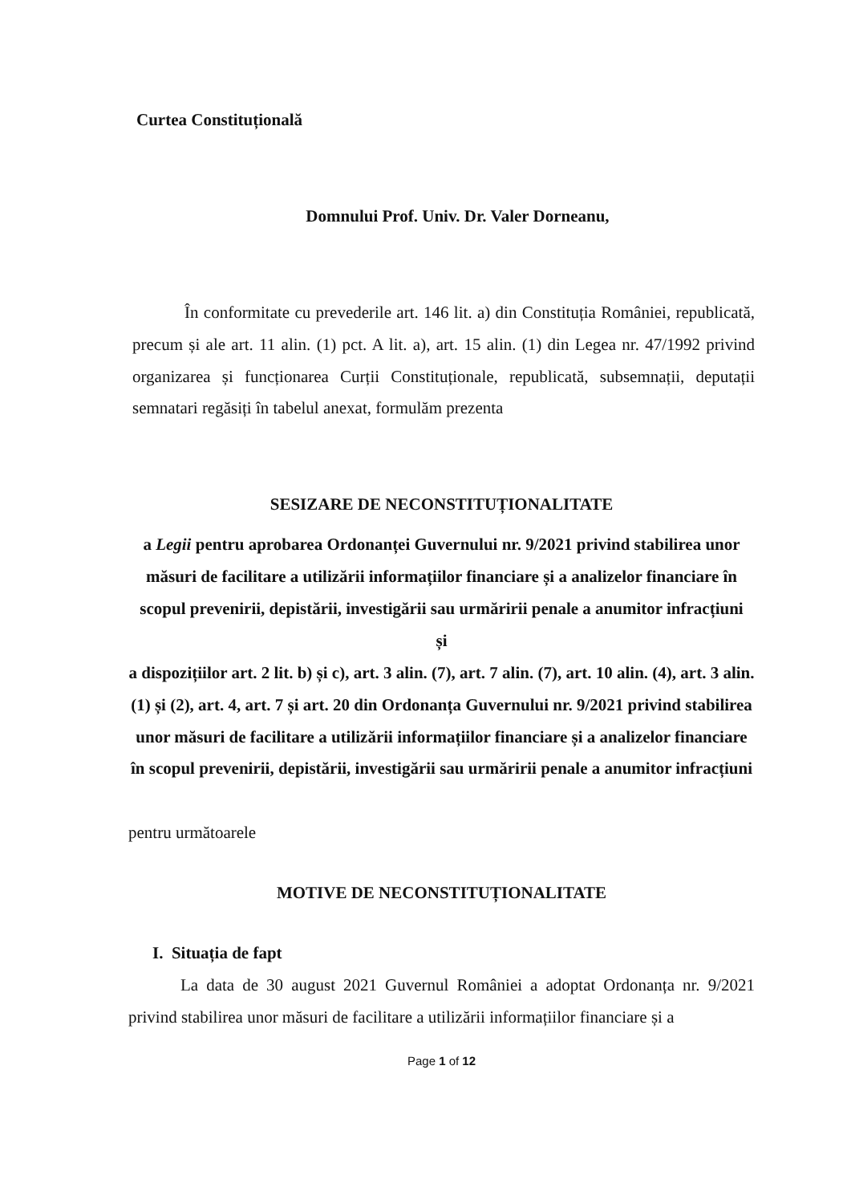Curtea Constituțională
Domnului Prof. Univ. Dr. Valer Dorneanu,
În conformitate cu prevederile art. 146 lit. a) din Constituția României, republicată, precum și ale art. 11 alin. (1) pct. A lit. a), art. 15 alin. (1) din Legea nr. 47/1992 privind organizarea și funcționarea Curții Constituționale, republicată, subsemnații, deputații semnatari regăsiți în tabelul anexat, formulăm prezenta
SESIZARE DE NECONSTITUȚIONALITATE
a Legii pentru aprobarea Ordonanței Guvernului nr. 9/2021 privind stabilirea unor măsuri de facilitare a utilizării informațiilor financiare și a analizelor financiare în scopul prevenirii, depistării, investigării sau urmăririi penale a anumitor infracțiuni
și
a dispozițiilor art. 2 lit. b) și c), art. 3 alin. (7), art. 7 alin. (7), art. 10 alin. (4), art. 3 alin. (1) și (2), art. 4, art. 7 și art. 20 din Ordonanța Guvernului nr. 9/2021 privind stabilirea unor măsuri de facilitare a utilizării informațiilor financiare și a analizelor financiare în scopul prevenirii, depistării, investigării sau urmăririi penale a anumitor infracțiuni
pentru următoarele
MOTIVE DE NECONSTITUȚIONALITATE
I. Situația de fapt
La data de 30 august 2021 Guvernul României a adoptat Ordonanța nr. 9/2021 privind stabilirea unor măsuri de facilitare a utilizării informațiilor financiare și a
Page 1 of 12